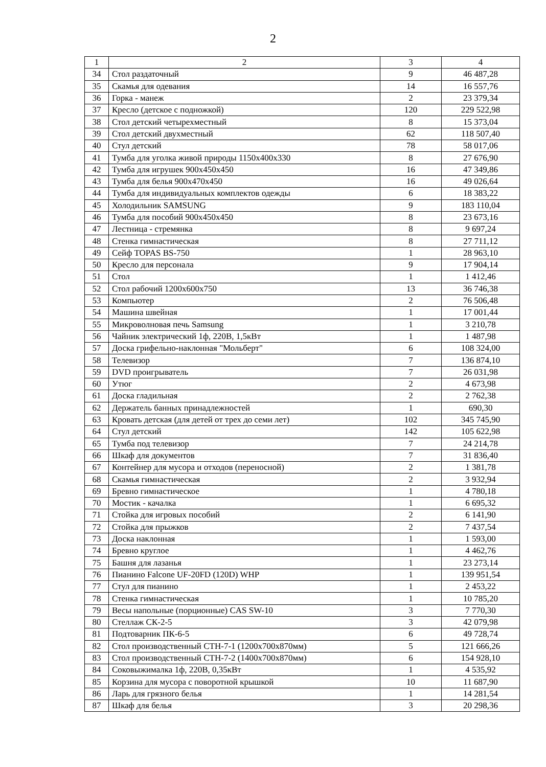2
| 1 | 2 | 3 | 4 |
| --- | --- | --- | --- |
| 34 | Стол раздаточный | 9 | 46 487,28 |
| 35 | Скамья для одевания | 14 | 16 557,76 |
| 36 | Горка - манеж | 2 | 23 379,34 |
| 37 | Кресло (детское с подножкой) | 120 | 229 522,98 |
| 38 | Стол детский четырехместный | 8 | 15 373,04 |
| 39 | Стол детский двухместный | 62 | 118 507,40 |
| 40 | Стул детский | 78 | 58 017,06 |
| 41 | Тумба для уголка живой природы 1150х400х330 | 8 | 27 676,90 |
| 42 | Тумба для игрушек 900х450х450 | 16 | 47 349,86 |
| 43 | Тумба для белья 900х470х450 | 16 | 49 026,64 |
| 44 | Тумба для индивидуальных комплектов одежды | 6 | 18 383,22 |
| 45 | Холодильник SAMSUNG | 9 | 183 110,04 |
| 46 | Тумба для пособий 900х450х450 | 8 | 23 673,16 |
| 47 | Лестница - стремянка | 8 | 9 697,24 |
| 48 | Стенка гимнастическая | 8 | 27 711,12 |
| 49 | Сейф TOPAS BS-750 | 1 | 28 963,10 |
| 50 | Кресло для персонала | 9 | 17 904,14 |
| 51 | Стол | 1 | 1 412,46 |
| 52 | Стол рабочий 1200х600х750 | 13 | 36 746,38 |
| 53 | Компьютер | 2 | 76 506,48 |
| 54 | Машина швейная | 1 | 17 001,44 |
| 55 | Микроволновая печь Samsung | 1 | 3 210,78 |
| 56 | Чайник электрический 1ф, 220В, 1,5кВт | 1 | 1 487,98 |
| 57 | Доска грифельно-наклонная "Мольберт" | 6 | 108 324,00 |
| 58 | Телевизор | 7 | 136 874,10 |
| 59 | DVD проигрыватель | 7 | 26 031,98 |
| 60 | Утюг | 2 | 4 673,98 |
| 61 | Доска гладильная | 2 | 2 762,38 |
| 62 | Держатель банных принадлежностей | 1 | 690,30 |
| 63 | Кровать детская (для детей от трех до семи лет) | 102 | 345 745,90 |
| 64 | Стул детский | 142 | 105 622,98 |
| 65 | Тумба под телевизор | 7 | 24 214,78 |
| 66 | Шкаф для документов | 7 | 31 836,40 |
| 67 | Контейнер для мусора и отходов (переносной) | 2 | 1 381,78 |
| 68 | Скамья гимнастическая | 2 | 3 932,94 |
| 69 | Бревно гимнастическое | 1 | 4 780,18 |
| 70 | Мостик - качалка | 1 | 6 695,32 |
| 71 | Стойка для игровых пособий | 2 | 6 141,90 |
| 72 | Стойка для прыжков | 2 | 7 437,54 |
| 73 | Доска наклонная | 1 | 1 593,00 |
| 74 | Бревно круглое | 1 | 4 462,76 |
| 75 | Башня для лазанья | 1 | 23 273,14 |
| 76 | Пианино Falcone UF-20FD (120D) WHP | 1 | 139 951,54 |
| 77 | Стул для пианино | 1 | 2 453,22 |
| 78 | Стенка гимнастическая | 1 | 10 785,20 |
| 79 | Весы напольные (порционные) CAS SW-10 | 3 | 7 770,30 |
| 80 | Стеллаж СК-2-5 | 3 | 42 079,98 |
| 81 | Подтоварник ПК-6-5 | 6 | 49 728,74 |
| 82 | Стол производственный СТН-7-1 (1200х700х870мм) | 5 | 121 666,26 |
| 83 | Стол производственный СТН-7-2 (1400х700х870мм) | 6 | 154 928,10 |
| 84 | Соковыжималка 1ф, 220В, 0,35кВт | 1 | 4 535,92 |
| 85 | Корзина для мусора с поворотной крышкой | 10 | 11 687,90 |
| 86 | Ларь для грязного белья | 1 | 14 281,54 |
| 87 | Шкаф для белья | 3 | 20 298,36 |